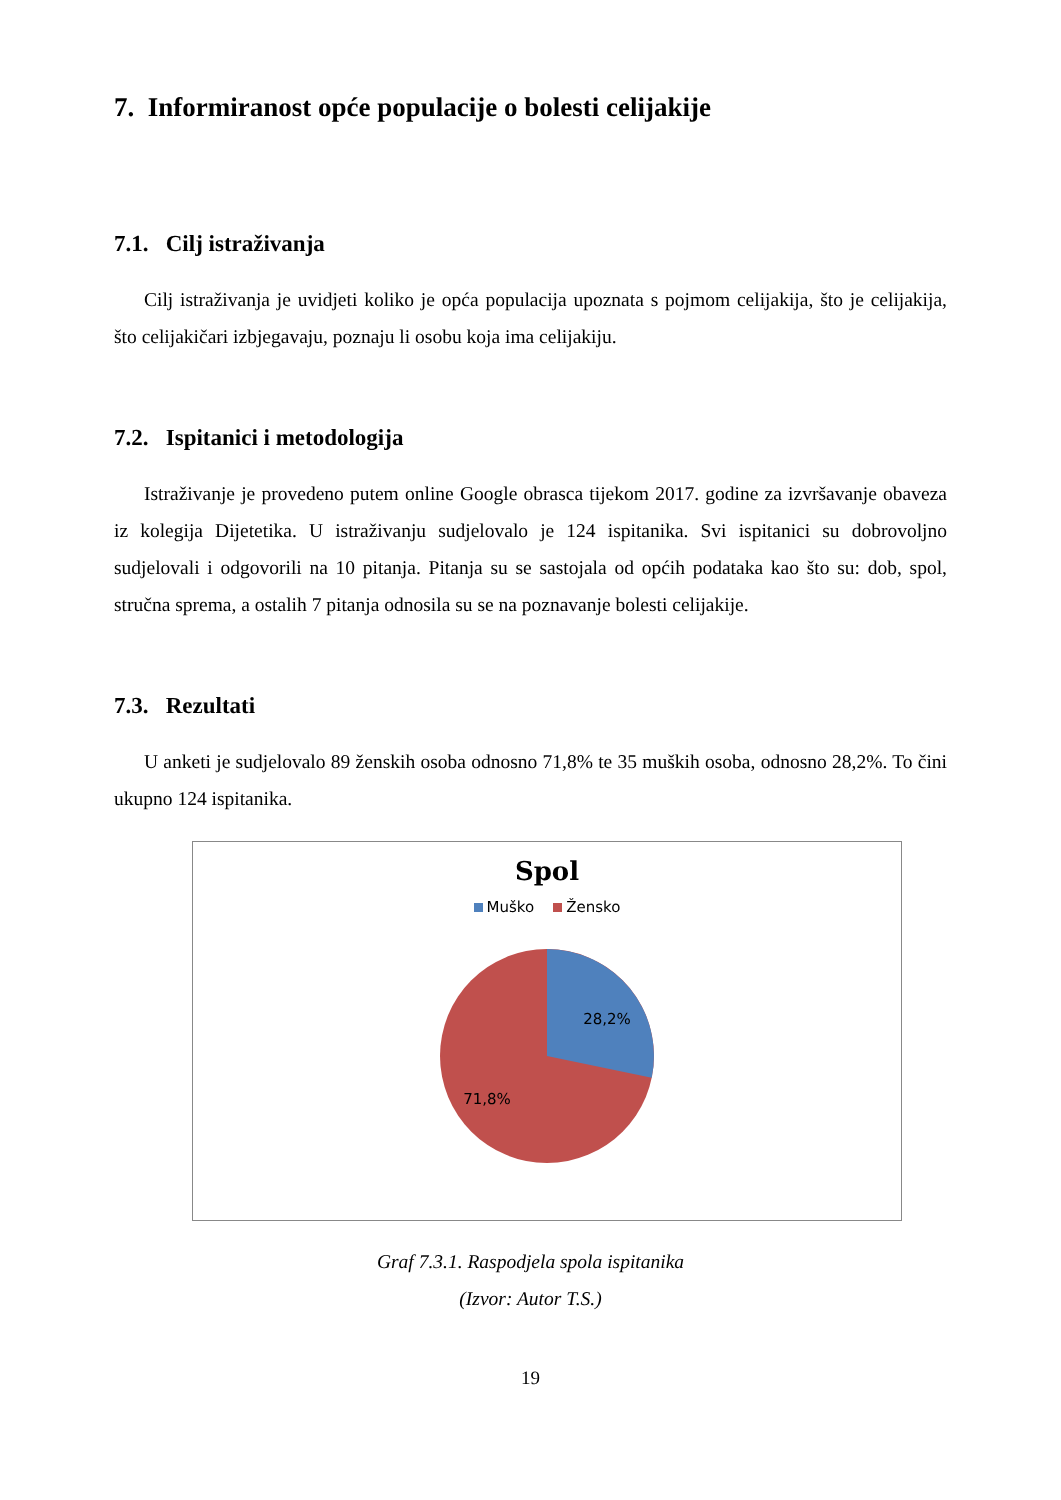7. Informiranost opće populacije o bolesti celijakije
7.1. Cilj istraživanja
Cilj istraživanja je uvidjeti koliko je opća populacija upoznata s pojmom celijakija, što je celijakija, što celijakičari izbjegavaju, poznaju li osobu koja ima celijakiju.
7.2. Ispitanici i metodologija
Istraživanje je provedeno putem online Google obrasca tijekom 2017. godine za izvršavanje obaveza iz kolegija Dijetetika. U istraživanju sudjelovalo je 124 ispitanika. Svi ispitanici su dobrovoljno sudjelovali i odgovorili na 10 pitanja. Pitanja su se sastojala od općih podataka kao što su: dob, spol, stručna sprema, a ostalih 7 pitanja odnosila su se na poznavanje bolesti celijakije.
7.3. Rezultati
U anketi je sudjelovalo 89 ženskih osoba odnosno 71,8% te 35 muških osoba, odnosno 28,2%. To čini ukupno 124 ispitanika.
Spol
Muško Žensko
28,2%
71,8%
Graf 7.3.1. Raspodjela spola ispitanika
(Izvor: Autor T.S.)
19